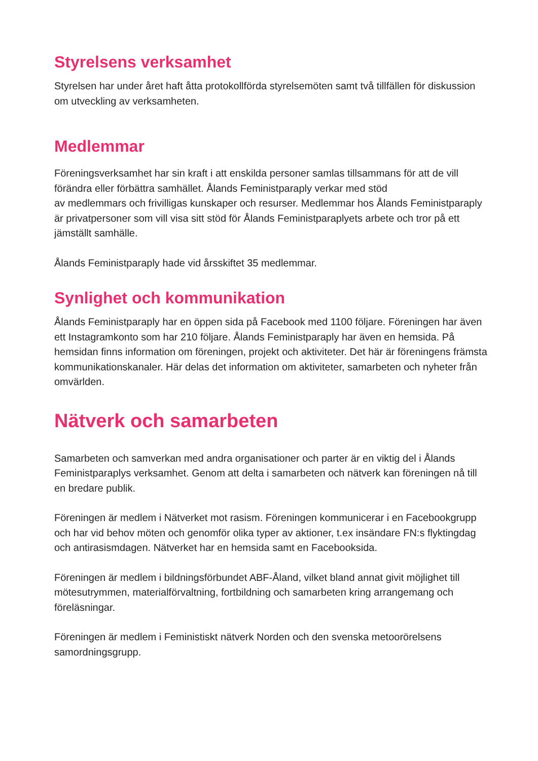Styrelsens verksamhet
Styrelsen har under året haft åtta protokollförda styrelsemöten samt två tillfällen för diskussion om utveckling av verksamheten.
Medlemmar
Föreningsverksamhet har sin kraft i att enskilda personer samlas tillsammans för att de vill förändra eller förbättra samhället. Ålands Feministparaply verkar med stöd
av medlemmars och frivilligas kunskaper och resurser. Medlemmar hos Ålands Feministparaply är privatpersoner som vill visa sitt stöd för Ålands Feministparaplyets arbete och tror på ett jämställt samhälle.
Ålands Feministparaply hade vid årsskiftet 35 medlemmar.
Synlighet och kommunikation
Ålands Feministparaply har en öppen sida på Facebook med 1100 följare. Föreningen har även ett Instagramkonto som har 210 följare. Ålands Feministparaply har även en hemsida. På hemsidan finns information om föreningen, projekt och aktiviteter. Det här är föreningens främsta kommunikationskanaler. Här delas det information om aktiviteter, samarbeten och nyheter från omvärlden.
Nätverk och samarbeten
Samarbeten och samverkan med andra organisationer och parter är en viktig del i Ålands Feministparaplys verksamhet. Genom att delta i samarbeten och nätverk kan föreningen nå till en bredare publik.
Föreningen är medlem i Nätverket mot rasism. Föreningen kommunicerar i en Facebookgrupp och har vid behov möten och genomför olika typer av aktioner, t.ex insändare FN:s flyktingdag och antirasismdagen. Nätverket har en hemsida samt en Facebooksida.
Föreningen är medlem i bildningsförbundet ABF-Åland, vilket bland annat givit möjlighet till mötesutrymmen, materialförvaltning, fortbildning och samarbeten kring arrangemang och föreläsningar.
Föreningen är medlem i Feministiskt nätverk Norden och den svenska metoorörelsens samordningsgrupp.